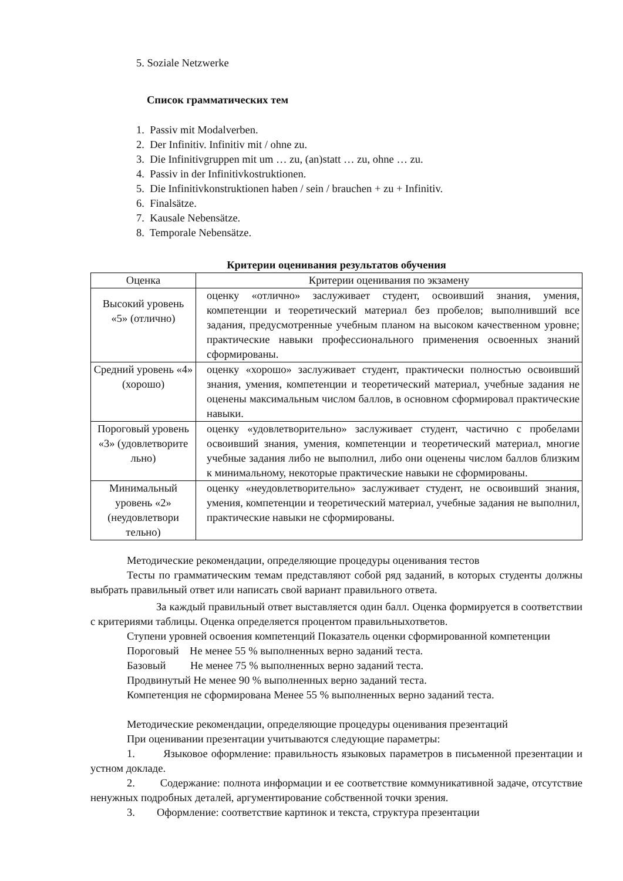5. Soziale Netzwerke
Список грамматических тем
1. Passiv mit Modalverben.
2. Der Infinitiv. Infinitiv mit / ohne zu.
3. Die Infinitivgruppen mit um … zu, (an)statt … zu, ohne … zu.
4. Passiv in der Infinitivkostruktionen.
5. Die Infinitivkonstruktionen haben / sein / brauchen + zu + Infinitiv.
6. Finalsätze.
7. Kausale Nebensätze.
8. Temporale Nebensätze.
Критерии оценивания результатов обучения
| Оценка | Критерии оценивания по экзамену |
| Высокий уровень «5» (отлично) | оценку «отлично» заслуживает студент, освоивший знания, умения, компетенции и теоретический материал без пробелов; выполнивший все задания, предусмотренные учебным планом на высоком качественном уровне; практические навыки профессионального применения освоенных знаний сформированы. |
| Средний уровень «4» (хорошо) | оценку «хорошо» заслуживает студент, практически полностью освоивший знания, умения, компетенции и теоретический материал, учебные задания не оценены максимальным числом баллов, в основном сформировал практические навыки. |
| Пороговый уровень «3» (удовлетворите льно) | оценку «удовлетворительно» заслуживает студент, частично с пробелами освоивший знания, умения, компетенции и теоретический материал, многие учебные задания либо не выполнил, либо они оценены числом баллов близким к минимальному, некоторые практические навыки не сформированы. |
| Минимальный уровень «2» (неудовлетвори тельно) | оценку «неудовлетворительно» заслуживает студент, не освоивший знания, умения, компетенции и теоретический материал, учебные задания не выполнил, практические навыки не сформированы. |
Методические рекомендации, определяющие процедуры оценивания тестов
Тесты по грамматическим темам представляют собой ряд заданий, в которых студенты должны выбрать правильный ответ или написать свой вариант правильного ответа.
За каждый правильный ответ выставляется один балл. Оценка формируется в соответствии с критериями таблицы. Оценка определяется процентом правильныхответов.
Ступени уровней освоения компетенций Показатель оценки сформированной компетенции
Пороговый Не менее 55 % выполненных верно заданий теста.
Базовый Не менее 75 % выполненных верно заданий теста.
Продвинутый Не менее 90 % выполненных верно заданий теста.
Компетенция не сформирована Менее 55 % выполненных верно заданий теста.
Методические рекомендации, определяющие процедуры оценивания презентаций
При оценивании презентации учитываются следующие параметры:
1. Языковое оформление: правильность языковых параметров в письменной презентации и устном докладе.
2. Содержание: полнота информации и ее соответствие коммуникативной задаче, отсутствие ненужных подробных деталей, аргументирование собственной точки зрения.
3. Оформление: соответствие картинок и текста, структура презентации